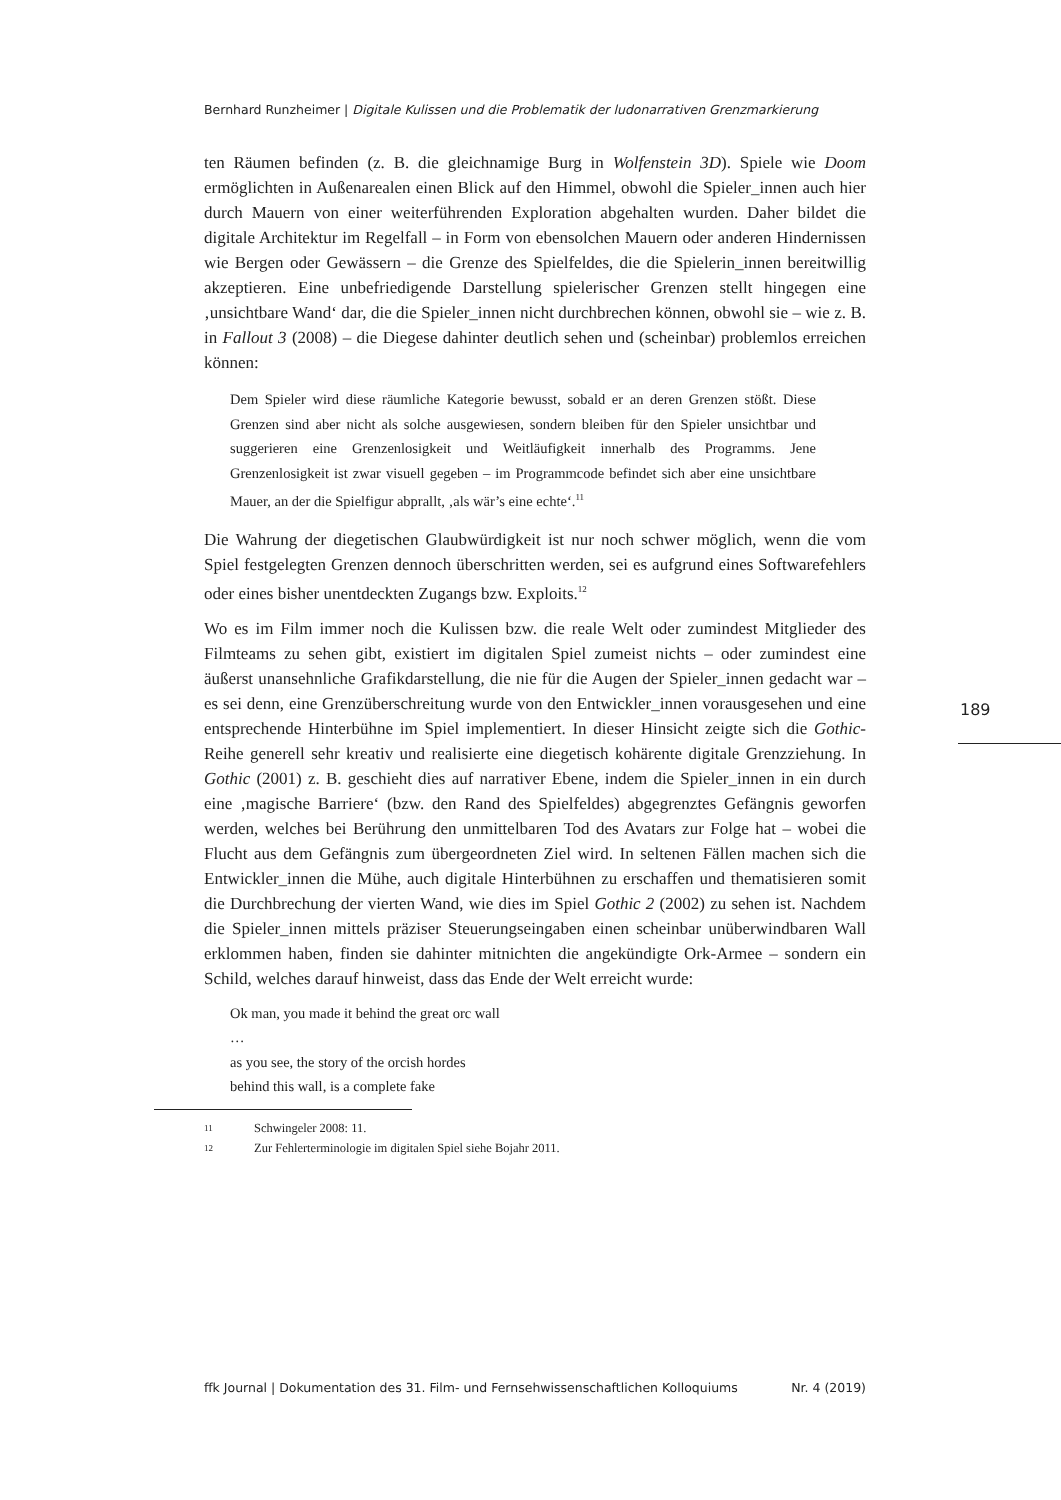Bernhard Runzheimer | Digitale Kulissen und die Problematik der ludonarrativen Grenzmarkierung
ten Räumen befinden (z. B. die gleichnamige Burg in Wolfenstein 3D). Spiele wie Doom ermöglichten in Außenarealen einen Blick auf den Himmel, obwohl die Spieler_innen auch hier durch Mauern von einer weiterführenden Exploration abgehalten wurden. Daher bildet die digitale Architektur im Regelfall – in Form von ebensolchen Mauern oder anderen Hindernissen wie Bergen oder Gewässern – die Grenze des Spielfeldes, die die Spielerin_innen bereitwillig akzeptieren. Eine unbefriedigende Darstellung spielerischer Grenzen stellt hingegen eine ‚unsichtbare Wand‘ dar, die die Spieler_innen nicht durchbrechen können, obwohl sie – wie z. B. in Fallout 3 (2008) – die Diegese dahinter deutlich sehen und (scheinbar) problemlos erreichen können:
Dem Spieler wird diese räumliche Kategorie bewusst, sobald er an deren Grenzen stößt. Diese Grenzen sind aber nicht als solche ausgewiesen, sondern bleiben für den Spieler unsichtbar und suggerieren eine Grenzenlosigkeit und Weitläufigkeit innerhalb des Programms. Jene Grenzenlosigkeit ist zwar visuell gegeben – im Programmcode befindet sich aber eine unsichtbare Mauer, an der die Spielfigur abprallt, ‚als wär’s eine echte‘.<sup>11</sup>
Die Wahrung der diegetischen Glaubwürdigkeit ist nur noch schwer möglich, wenn die vom Spiel festgelegten Grenzen dennoch überschritten werden, sei es aufgrund eines Softwarefehlers oder eines bisher unentdeckten Zugangs bzw. Exploits.<sup>12</sup>
Wo es im Film immer noch die Kulissen bzw. die reale Welt oder zumindest Mitglieder des Filmteams zu sehen gibt, existiert im digitalen Spiel zumeist nichts – oder zumindest eine äußerst unansehnliche Grafikdarstellung, die nie für die Augen der Spieler_innen gedacht war – es sei denn, eine Grenzüberschreitung wurde von den Entwickler_innen vorausgesehen und eine entsprechende Hinterbühne im Spiel implementiert. In dieser Hinsicht zeigte sich die Gothic-Reihe generell sehr kreativ und realisierte eine diegetisch kohärente digitale Grenzziehung. In Gothic (2001) z. B. geschieht dies auf narrativer Ebene, indem die Spieler_innen in ein durch eine ‚magische Barriere‘ (bzw. den Rand des Spielfeldes) abgegrenztes Gefängnis geworfen werden, welches bei Berührung den unmittelbaren Tod des Avatars zur Folge hat – wobei die Flucht aus dem Gefängnis zum übergeordneten Ziel wird. In seltenen Fällen machen sich die Entwickler_innen die Mühe, auch digitale Hinterbühnen zu erschaffen und thematisieren somit die Durchbrechung der vierten Wand, wie dies im Spiel Gothic 2 (2002) zu sehen ist. Nachdem die Spieler_innen mittels präziser Steuerungseingaben einen scheinbar unüberwindbaren Wall erklommen haben, finden sie dahinter mitnichten die angekündigte Ork-Armee – sondern ein Schild, welches darauf hinweist, dass das Ende der Welt erreicht wurde:
Ok man, you made it behind the great orc wall
…
as you see, the story of the orcish hordes
behind this wall, is a complete fake
11 Schwingeler 2008: 11.
12 Zur Fehlerterminologie im digitalen Spiel siehe Bojahr 2011.
189
ffk Journal | Dokumentation des 31. Film- und Fernsehwissenschaftlichen Kolloquiums Nr. 4 (2019)